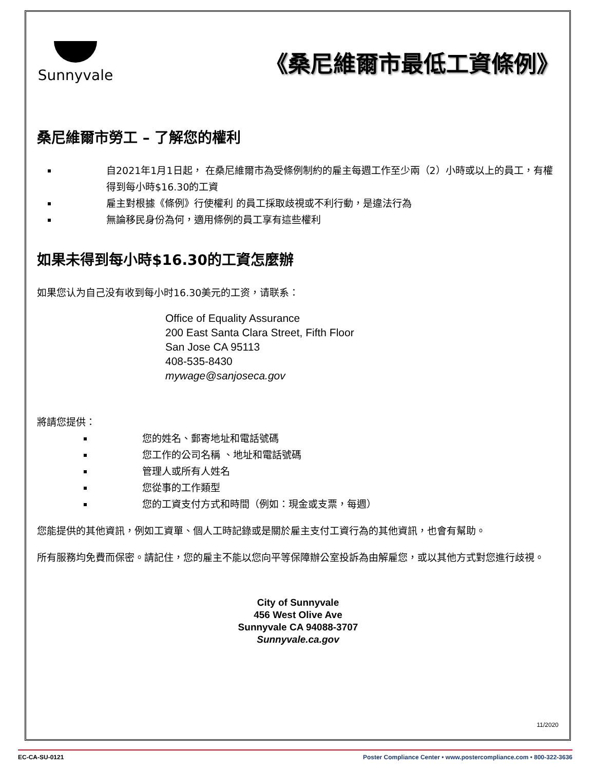Sunnyvale
《桑尼維爾市最低工資條例》
桑尼維爾市勞工 – 了解您的權利
自2021年1月1日起， 在桑尼維爾市為受條例制約的雇主每週工作至少兩（2）小時或以上的員工，有權得到每小時$16.30的工資
雇主對根據《條例》行使權利 的員工採取歧視或不利行動，是違法行為
無論移民身份為何，適用條例的員工享有這些權利
如果未得到每小時$16.30的工資怎麼辦
如果您认为自己没有收到每小时16.30美元的工资，请联系：
Office of Equality Assurance
200 East Santa Clara Street, Fifth Floor
San Jose CA 95113
408-535-8430
mywage@sanjoseca.gov
將請您提供：
您的姓名、郵寄地址和電話號碼
您工作的公司名稱 、地址和電話號碼
管理人或所有人姓名
您從事的工作類型
您的工資支付方式和時間（例如：現金或支票，每週）
您能提供的其他資訊，例如工資單、個人工時記錄或是關於雇主支付工資行為的其他資訊，也會有幫助。
所有服務均免費而保密。請記住，您的雇主不能以您向平等保障辦公室投訴為由解雇您，或以其他方式對您進行歧視。
City of Sunnyvale
456 West Olive Ave
Sunnyvale CA 94088-3707
Sunnyvale.ca.gov
11/2020
EC-CA-SU-0121 Poster Compliance Center • www.postercompliance.com • 800-322-3636